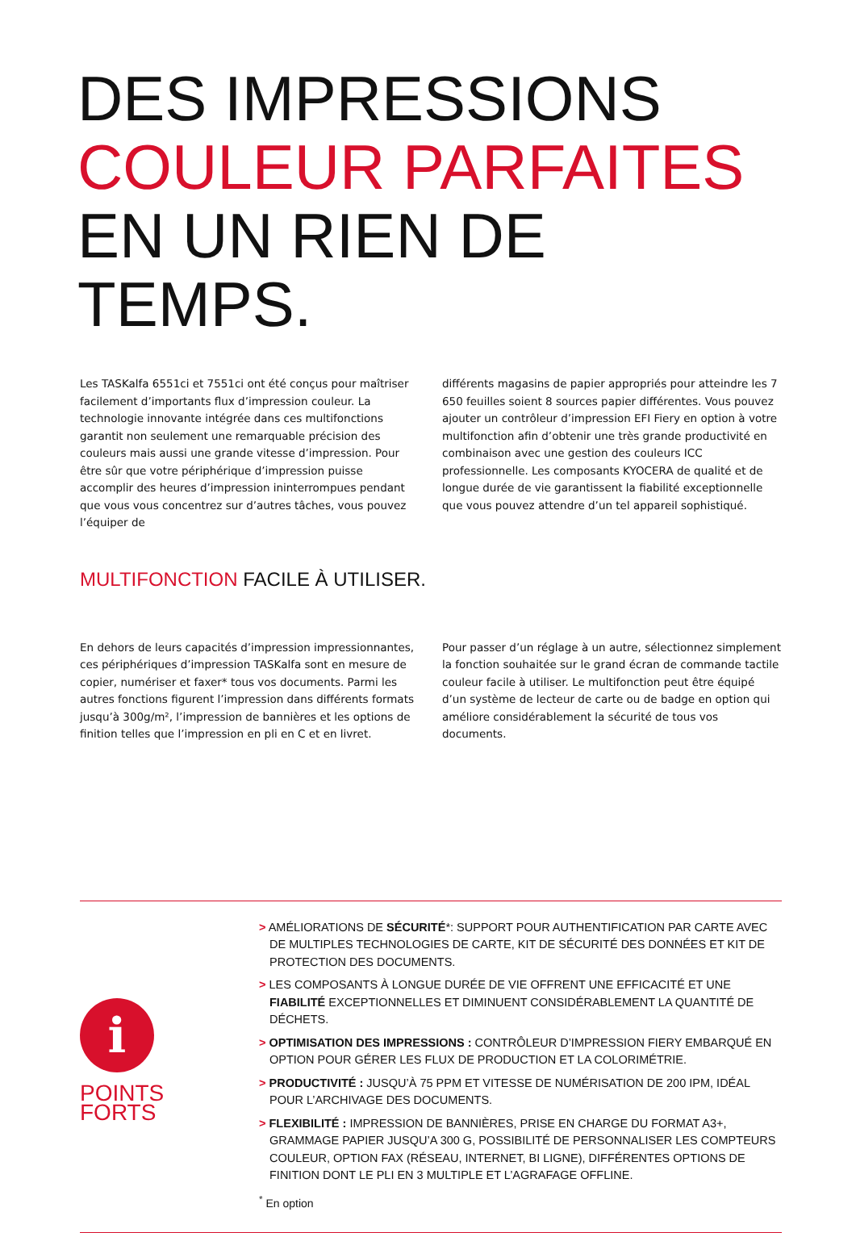DES IMPRESSIONS
COULEUR PARFAITES
EN UN RIEN DE TEMPS.
Les TASKalfa 6551ci et 7551ci ont été conçus pour maîtriser facilement d’importants flux d’impression couleur. La technologie innovante intégrée dans ces multifonctions garantit non seulement une remarquable précision des couleurs mais aussi une grande vitesse d’impression. Pour être sûr que votre périphérique d’impression puisse accomplir des heures d’impression ininterrompues pendant que vous vous concentrez sur d’autres tâches, vous pouvez l’équiper de
différents magasins de papier appropriés pour atteindre les 7 650 feuilles soient 8 sources papier différentes. Vous pouvez ajouter un contrôleur d’impression EFI Fiery en option à votre multifonction afin d’obtenir une très grande productivité en combinaison avec une gestion des couleurs ICC professionnelle. Les composants KYOCERA de qualité et de longue durée de vie garantissent la fiabilité exceptionnelle que vous pouvez attendre d’un tel appareil sophistiqué.
MULTIFONCTION FACILE À UTILISER.
En dehors de leurs capacités d’impression impressionnantes, ces périphériques d’impression TASKalfa sont en mesure de copier, numériser et faxer* tous vos documents. Parmi les autres fonctions figurent l’impression dans différents formats jusqu’à 300g/m², l’impression de bannières et les options de finition telles que l’impression en pli en C et en livret.
Pour passer d’un réglage à un autre, sélectionnez simplement la fonction souhaitée sur le grand écran de commande tactile couleur facile à utiliser. Le multifonction peut être équipé d’un système de lecteur de carte ou de badge en option qui améliore considérablement la sécurité de tous vos documents.
i
POINTS
FORTS
> AMÉLIORATIONS DE SÉCURITÉ*: SUPPORT POUR AUTHENTIFICATION PAR CARTE AVEC DE MULTIPLES TECHNOLOGIES DE CARTE, KIT DE SÉCURITÉ DES DONNÉES ET KIT DE PROTECTION DES DOCUMENTS.
> LES COMPOSANTS À LONGUE DURÉE DE VIE OFFRENT UNE EFFICACITÉ ET UNE FIABILITÉ EXCEPTIONNELLES ET DIMINUENT CONSIDÉRABLEMENT LA QUANTITÉ DE DÉCHETS.
> OPTIMISATION DES IMPRESSIONS : CONTRÔLEUR D’IMPRESSION FIERY EMBARQUÉ EN OPTION POUR GÉRER LES FLUX DE PRODUCTION ET LA COLORIMÉTRIE.
> PRODUCTIVITÉ : JUSQU’À 75 PPM ET VITESSE DE NUMÉRISATION DE 200 IPM, IDÉAL POUR L’ARCHIVAGE DES DOCUMENTS.
> FLEXIBILITÉ : IMPRESSION DE BANNIÈRES, PRISE EN CHARGE DU FORMAT A3+, GRAMMAGE PAPIER JUSQU’A 300 G, POSSIBILITÉ DE PERSONNALISER LES COMPTEURS COULEUR, OPTION FAX (RÉSEAU, INTERNET, BI LIGNE), DIFFÉRENTES OPTIONS DE FINITION DONT LE PLI EN 3 MULTIPLE ET L’AGRAFAGE OFFLINE.
<sup>*</sup> En option